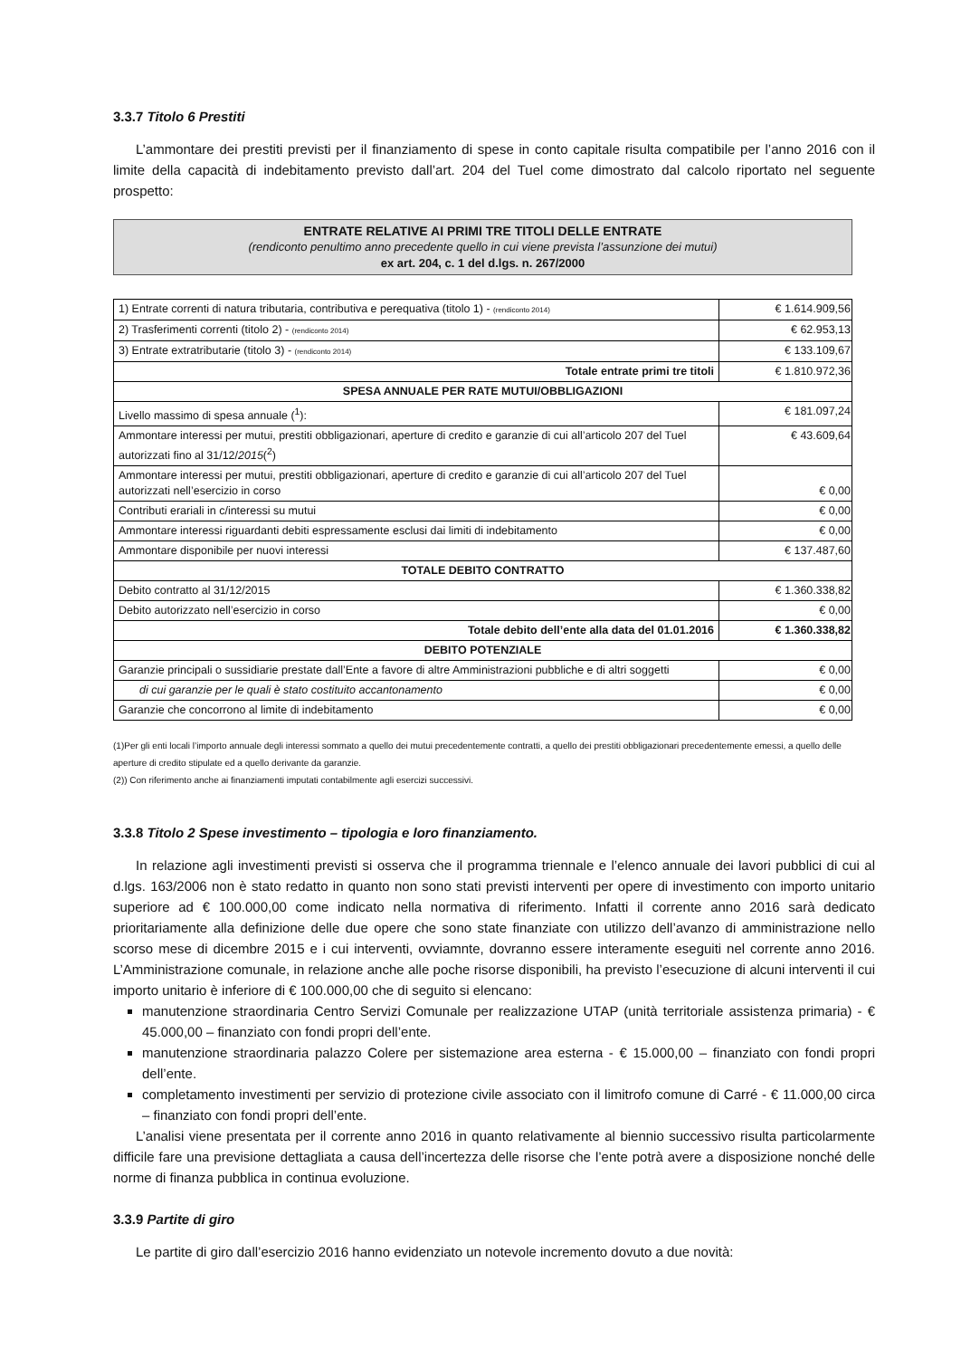3.3.7 Titolo 6 Prestiti
L’ammontare dei prestiti previsti per il finanziamento di spese in conto capitale risulta compatibile per l’anno 2016 con il limite della capacità di indebitamento previsto dall’art. 204 del Tuel come dimostrato dal calcolo riportato nel seguente prospetto:
ENTRATE RELATIVE AI PRIMI TRE TITOLI DELLE ENTRATE
(rendiconto penultimo anno precedente quello in cui viene prevista l’assunzione dei mutui)
ex art. 204, c. 1 del d.lgs. n. 267/2000
| 1) Entrate correnti di natura tributaria, contributiva e perequativa (titolo 1) - (rendiconto 2014) | € 1.614.909,56 |
| 2) Trasferimenti correnti (titolo 2) - (rendiconto 2014) | € 62.953,13 |
| 3) Entrate extratributarie (titolo 3) - (rendiconto 2014) | € 133.109,67 |
| Totale entrate primi tre titoli | € 1.810.972,36 |
| SPESA ANNUALE PER RATE MUTUI/OBBLIGAZIONI | |
| Livello massimo di spesa annuale (<sup>1</sup>): | € 181.097,24 |
| Ammontare interessi per mutui, prestiti obbligazionari, aperture di credito e garanzie di cui all’articolo 207 del Tuel autorizzati fino al 31/12/ 2015 (<sup>2</sup>) | € 43.609,64 |
| Ammontare interessi per mutui, prestiti obbligazionari, aperture di credito e garanzie di cui all’articolo 207 del Tuel autorizzati nell’esercizio in corso | € 0,00 |
| Contributi erariali in c/interessi su mutui | € 0,00 |
| Ammontare interessi riguardanti debiti espressamente esclusi dai limiti di indebitamento | € 0,00 |
| Ammontare disponibile per nuovi interessi | € 137.487,60 |
| TOTALE DEBITO CONTRATTO | |
| Debito contratto al 31/12/2015 | € 1.360.338,82 |
| Debito autorizzato nell’esercizio in corso | € 0,00 |
| Totale debito dell’ente alla data del 01.01.2016 | € 1.360.338,82 |
| DEBITO POTENZIALE | |
| Garanzie principali o sussidiarie prestate dall’Ente a favore di altre Amministrazioni pubbliche e di altri soggetti | € 0,00 |
| di cui garanzie per le quali è stato costituito accantonamento | € 0,00 |
| Garanzie che concorrono al limite di indebitamento | € 0,00 |
(1)Per gli enti locali l’importo annuale degli interessi sommato a quello dei mutui precedentemente contratti, a quello dei prestiti obbligazionari precedentemente emessi, a quello delle aperture di credito stipulate ed a quello derivante da garanzie.
(2)) Con riferimento anche ai finanziamenti imputati contabilmente agli esercizi successivi.
3.3.8 Titolo 2 Spese investimento – tipologia e loro finanziamento.
In relazione agli investimenti previsti si osserva che il programma triennale e l’elenco annuale dei lavori pubblici di cui al d.lgs. 163/2006 non è stato redatto in quanto non sono stati previsti interventi per opere di investimento con importo unitario superiore ad € 100.000,00 come indicato nella normativa di riferimento. Infatti il corrente anno 2016 sarà dedicato prioritariamente alla definizione delle due opere che sono state finanziate con utilizzo dell’avanzo di amministrazione nello scorso mese di dicembre 2015 e i cui interventi, ovviamnte, dovranno essere interamente eseguiti nel corrente anno 2016. L’Amministrazione comunale, in relazione anche alle poche risorse disponibili, ha previsto l’esecuzione di alcuni interventi il cui importo unitario è inferiore di € 100.000,00 che di seguito si elencano:
manutenzione straordinaria Centro Servizi Comunale per realizzazione UTAP (unità territoriale assistenza primaria) - € 45.000,00 – finanziato con fondi propri dell’ente.
manutenzione straordinaria palazzo Colere per sistemazione area esterna - € 15.000,00 – finanziato con fondi propri dell’ente.
completamento investimenti per servizio di protezione civile associato con il limitrofo comune di Carré - € 11.000,00 circa – finanziato con fondi propri dell’ente.
L’analisi viene presentata per il corrente anno 2016 in quanto relativamente al biennio successivo risulta particolarmente difficile fare una previsione dettagliata a causa dell’incertezza delle risorse che l’ente potrà avere a disposizione nonché delle norme di finanza pubblica in continua evoluzione.
3.3.9 Partite di giro
Le partite di giro dall’esercizio 2016 hanno evidenziato un notevole incremento dovuto a due novità: